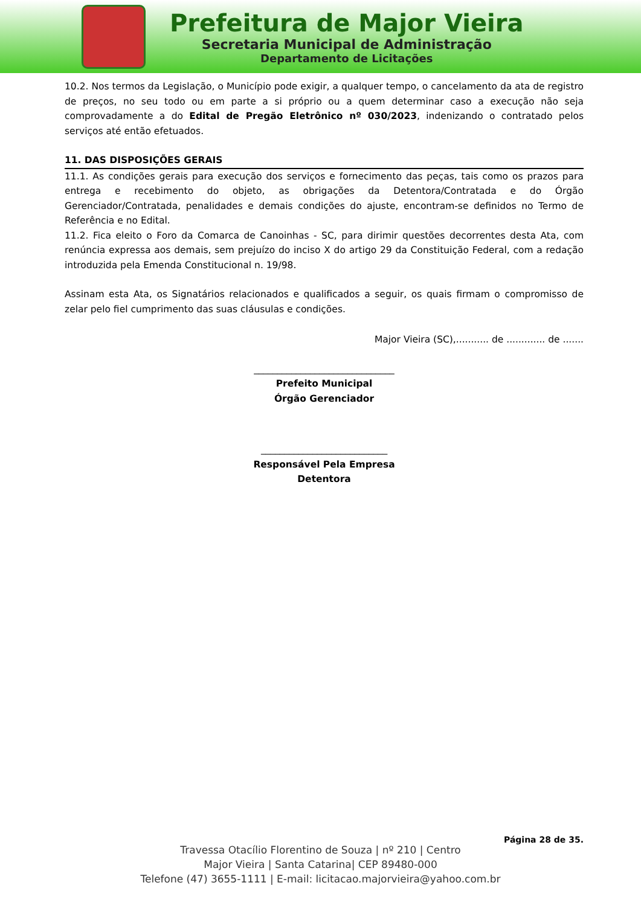Prefeitura de Major Vieira
Secretaria Municipal de Administração
Departamento de Licitações
10.2. Nos termos da Legislação, o Município pode exigir, a qualquer tempo, o cancelamento da ata de registro de preços, no seu todo ou em parte a si próprio ou a quem determinar caso a execução não seja comprovadamente a do Edital de Pregão Eletrônico nº 030/2023, indenizando o contratado pelos serviços até então efetuados.
11. DAS DISPOSIÇÕES GERAIS
11.1. As condições gerais para execução dos serviços e fornecimento das peças, tais como os prazos para entrega e recebimento do objeto, as obrigações da Detentora/Contratada e do Órgão Gerenciador/Contratada, penalidades e demais condições do ajuste, encontram-se definidos no Termo de Referência e no Edital.
11.2. Fica eleito o Foro da Comarca de Canoinhas - SC, para dirimir questões decorrentes desta Ata, com renúncia expressa aos demais, sem prejuízo do inciso X do artigo 29 da Constituição Federal, com a redação introduzida pela Emenda Constitucional n. 19/98.
Assinam esta Ata, os Signatários relacionados e qualificados a seguir, os quais firmam o compromisso de zelar pelo fiel cumprimento das suas cláusulas e condições.
Major Vieira (SC),........... de ............. de .......
______________________________
Prefeito Municipal
Órgão Gerenciador
___________________________
Responsável Pela Empresa
Detentora
Página 28 de 35.
Travessa Otacílio Florentino de Souza | nº 210 | Centro
Major Vieira | Santa Catarina| CEP 89480-000
Telefone (47) 3655-1111 | E-mail: licitacao.majorvieira@yahoo.com.br